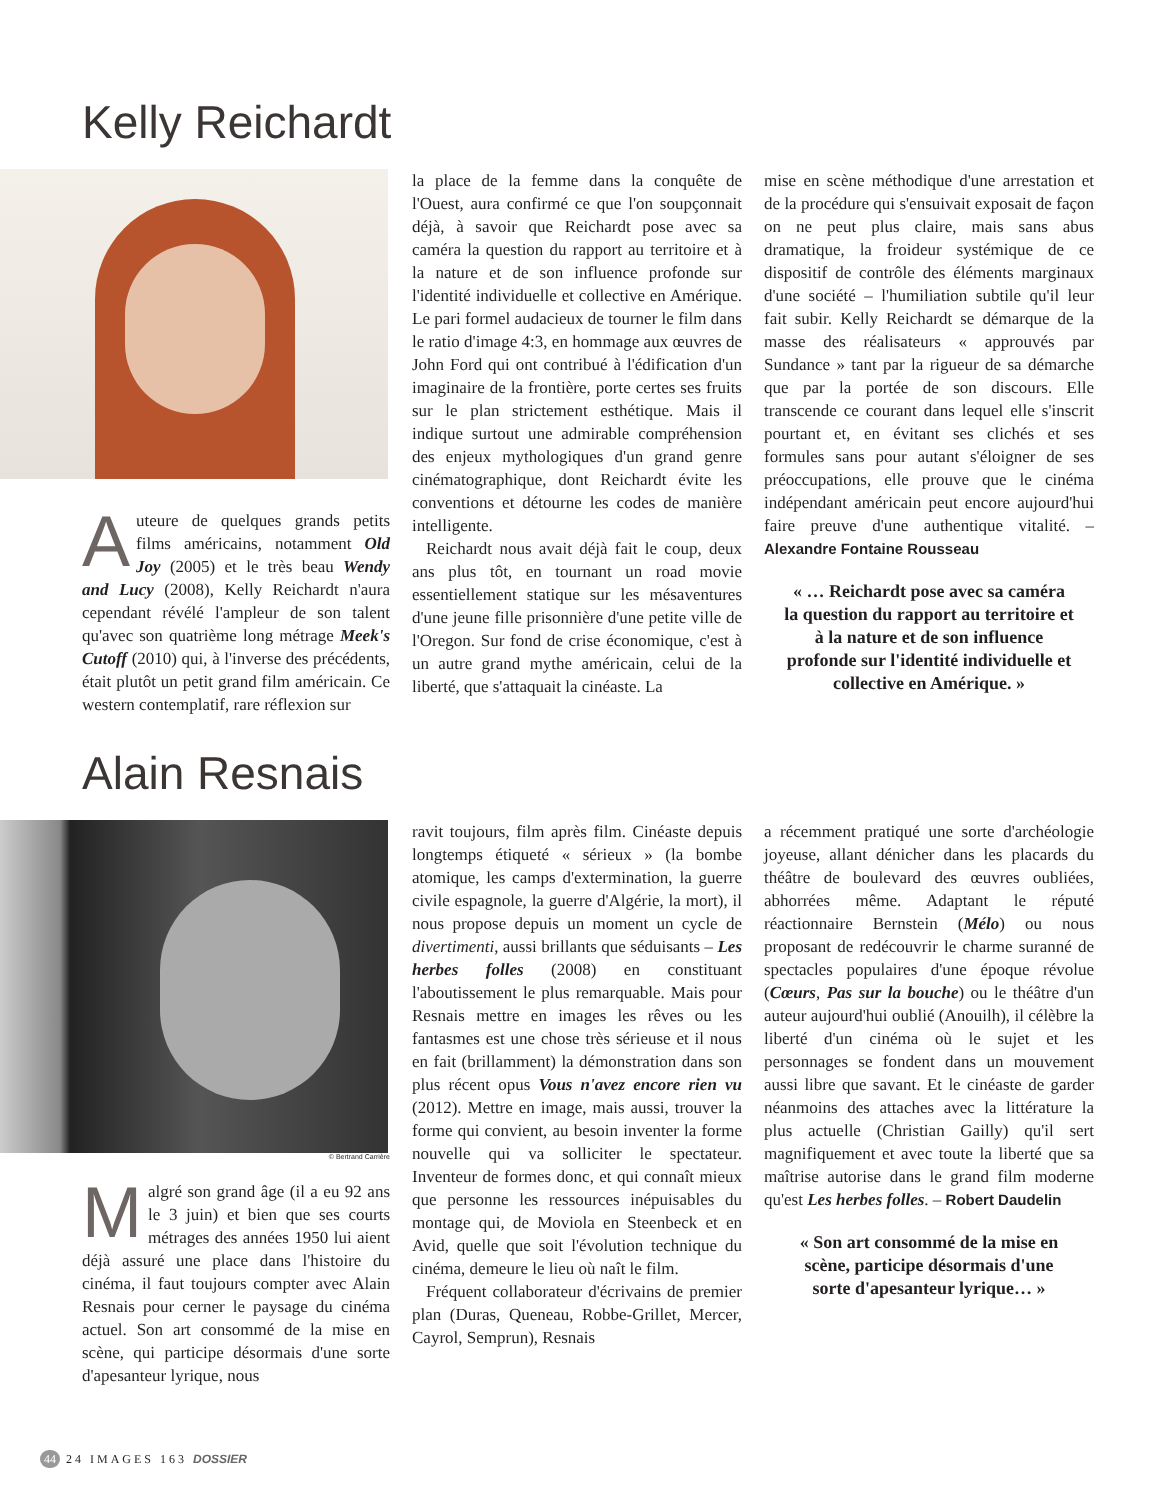Kelly Reichardt
Auteure de quelques grands petits films américains, notamment Old Joy (2005) et le très beau Wendy and Lucy (2008), Kelly Reichardt n'aura cependant révélé l'ampleur de son talent qu'avec son quatrième long métrage Meek's Cutoff (2010) qui, à l'inverse des précédents, était plutôt un petit grand film américain. Ce western contemplatif, rare réflexion sur
la place de la femme dans la conquête de l'Ouest, aura confirmé ce que l'on soupçonnait déjà, à savoir que Reichardt pose avec sa caméra la question du rapport au territoire et à la nature et de son influence profonde sur l'identité individuelle et collective en Amérique. Le pari formel audacieux de tourner le film dans le ratio d'image 4:3, en hommage aux œuvres de John Ford qui ont contribué à l'édification d'un imaginaire de la frontière, porte certes ses fruits sur le plan strictement esthétique. Mais il indique surtout une admirable compréhension des enjeux mythologiques d'un grand genre cinématographique, dont Reichardt évite les conventions et détourne les codes de manière intelligente.
Reichardt nous avait déjà fait le coup, deux ans plus tôt, en tournant un road movie essentiellement statique sur les mésaventures d'une jeune fille prisonnière d'une petite ville de l'Oregon. Sur fond de crise économique, c'est à un autre grand mythe américain, celui de la liberté, que s'attaquait la cinéaste. La
mise en scène méthodique d'une arrestation et de la procédure qui s'ensuivait exposait de façon on ne peut plus claire, mais sans abus dramatique, la froideur systémique de ce dispositif de contrôle des éléments marginaux d'une société – l'humiliation subtile qu'il leur fait subir. Kelly Reichardt se démarque de la masse des réalisateurs « approuvés par Sundance » tant par la rigueur de sa démarche que par la portée de son discours. Elle transcende ce courant dans lequel elle s'inscrit pourtant et, en évitant ses clichés et ses formules sans pour autant s'éloigner de ses préoccupations, elle prouve que le cinéma indépendant américain peut encore aujourd'hui faire preuve d'une authentique vitalité. – Alexandre Fontaine Rousseau
« … Reichardt pose avec sa caméra la question du rapport au territoire et à la nature et de son influence profonde sur l'identité individuelle et collective en Amérique. »
Alain Resnais
© Bertrand Carrière
Malgré son grand âge (il a eu 92 ans le 3 juin) et bien que ses courts métrages des années 1950 lui aient déjà assuré une place dans l'histoire du cinéma, il faut toujours compter avec Alain Resnais pour cerner le paysage du cinéma actuel. Son art consommé de la mise en scène, qui participe désormais d'une sorte d'apesanteur lyrique, nous
ravit toujours, film après film. Cinéaste depuis longtemps étiqueté « sérieux » (la bombe atomique, les camps d'extermination, la guerre civile espagnole, la guerre d'Algérie, la mort), il nous propose depuis un moment un cycle de divertimenti, aussi brillants que séduisants – Les herbes folles (2008) en constituant l'aboutissement le plus remarquable. Mais pour Resnais mettre en images les rêves ou les fantasmes est une chose très sérieuse et il nous en fait (brillamment) la démonstration dans son plus récent opus Vous n'avez encore rien vu (2012). Mettre en image, mais aussi, trouver la forme qui convient, au besoin inventer la forme nouvelle qui va solliciter le spectateur. Inventeur de formes donc, et qui connaît mieux que personne les ressources inépuisables du montage qui, de Moviola en Steenbeck et en Avid, quelle que soit l'évolution technique du cinéma, demeure le lieu où naît le film.
Fréquent collaborateur d'écrivains de premier plan (Duras, Queneau, Robbe-Grillet, Mercer, Cayrol, Semprun), Resnais
a récemment pratiqué une sorte d'archéologie joyeuse, allant dénicher dans les placards du théâtre de boulevard des œuvres oubliées, abhorrées même. Adaptant le réputé réactionnaire Bernstein (Mélo) ou nous proposant de redécouvrir le charme suranné de spectacles populaires d'une époque révolue (Cœurs, Pas sur la bouche) ou le théâtre d'un auteur aujourd'hui oublié (Anouilh), il célèbre la liberté d'un cinéma où le sujet et les personnages se fondent dans un mouvement aussi libre que savant. Et le cinéaste de garder néanmoins des attaches avec la littérature la plus actuelle (Christian Gailly) qu'il sert magnifiquement et avec toute la liberté que sa maîtrise autorise dans le grand film moderne qu'est Les herbes folles. – Robert Daudelin
« Son art consommé de la mise en scène, participe désormais d'une sorte d'apesanteur lyrique… »
44 24 IMAGES 163 DOSSIER